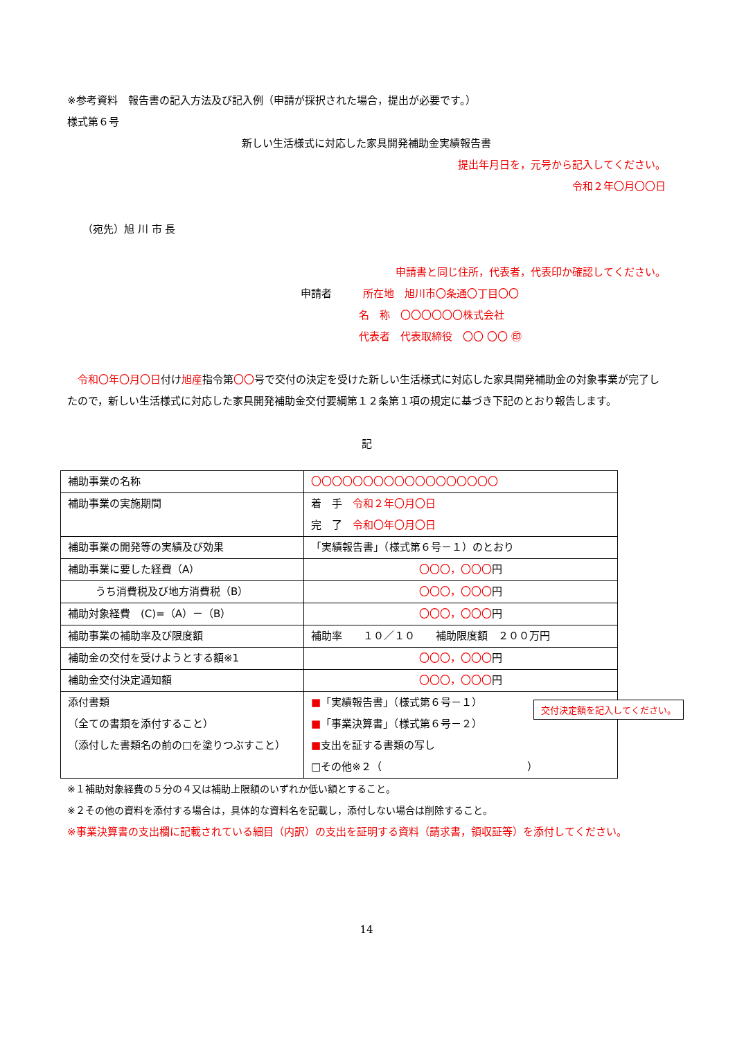※参考資料　報告書の記入方法及び記入例（申請が採択された場合，提出が必要です。）
様式第６号
新しい生活様式に対応した家具開発補助金実績報告書
提出年月日を，元号から記入してください。
令和２年〇月〇〇日
（宛先）旭 川 市 長
申請書と同じ住所，代表者，代表印か確認してください。
申請者　　　所在地　旭川市〇条通〇丁目〇〇
名　称　〇〇〇〇〇〇株式会社
代表者　代表取締役　〇〇 〇〇 ㊞
令和〇年〇月〇日付け旭産指令第〇〇号で交付の決定を受けた新しい生活様式に対応した家具開発補助金の対象事業が完了したので，新しい生活様式に対応した家具開発補助金交付要綱第１２条第１項の規定に基づき下記のとおり報告します。
記
| 補助事業の名称 | 〇〇〇〇〇〇〇〇〇〇〇〇〇〇〇〇〇〇 |
| 補助事業の実施期間 | 着 手 令和２年〇月〇日 完 了 令和〇年〇月〇日 |
| 補助事業の開発等の実績及び効果 | 「実績報告書」（様式第６号－１）のとおり |
| 補助事業に要した経費（A） | 〇〇〇，〇〇〇 円 |
| うち消費税及び地方消費税（B） | 〇〇〇，〇〇〇 円 |
| 補助対象経費 (C)=（A）－（B） | 〇〇〇，〇〇〇 円 |
| 補助事業の補助率及び限度額 | 補助率 １０／１０ 補助限度額 ２００万円 |
| 補助金の交付を受けようとする額※1 | 〇〇〇，〇〇〇 円 |
| 補助金交付決定通知額 | 〇〇〇，〇〇〇 円 |
| 添付書類 （全ての書類を添付すること） （添付した書類名の前の□を塗りつぶすこと） | ■ 「実績報告書」（様式第６号－１） ■ 「事業決算書」（様式第６号－２） ■ 支出を証する書類の写し □その他※２（ ） |
交付決定額を記入してください。
※１補助対象経費の５分の４又は補助上限額のいずれか低い額とすること。
※２その他の資料を添付する場合は，具体的な資料名を記載し，添付しない場合は削除すること。
※事業決算書の支出欄に記載されている細目（内訳）の支出を証明する資料（請求書，領収証等）を添付してください。
14